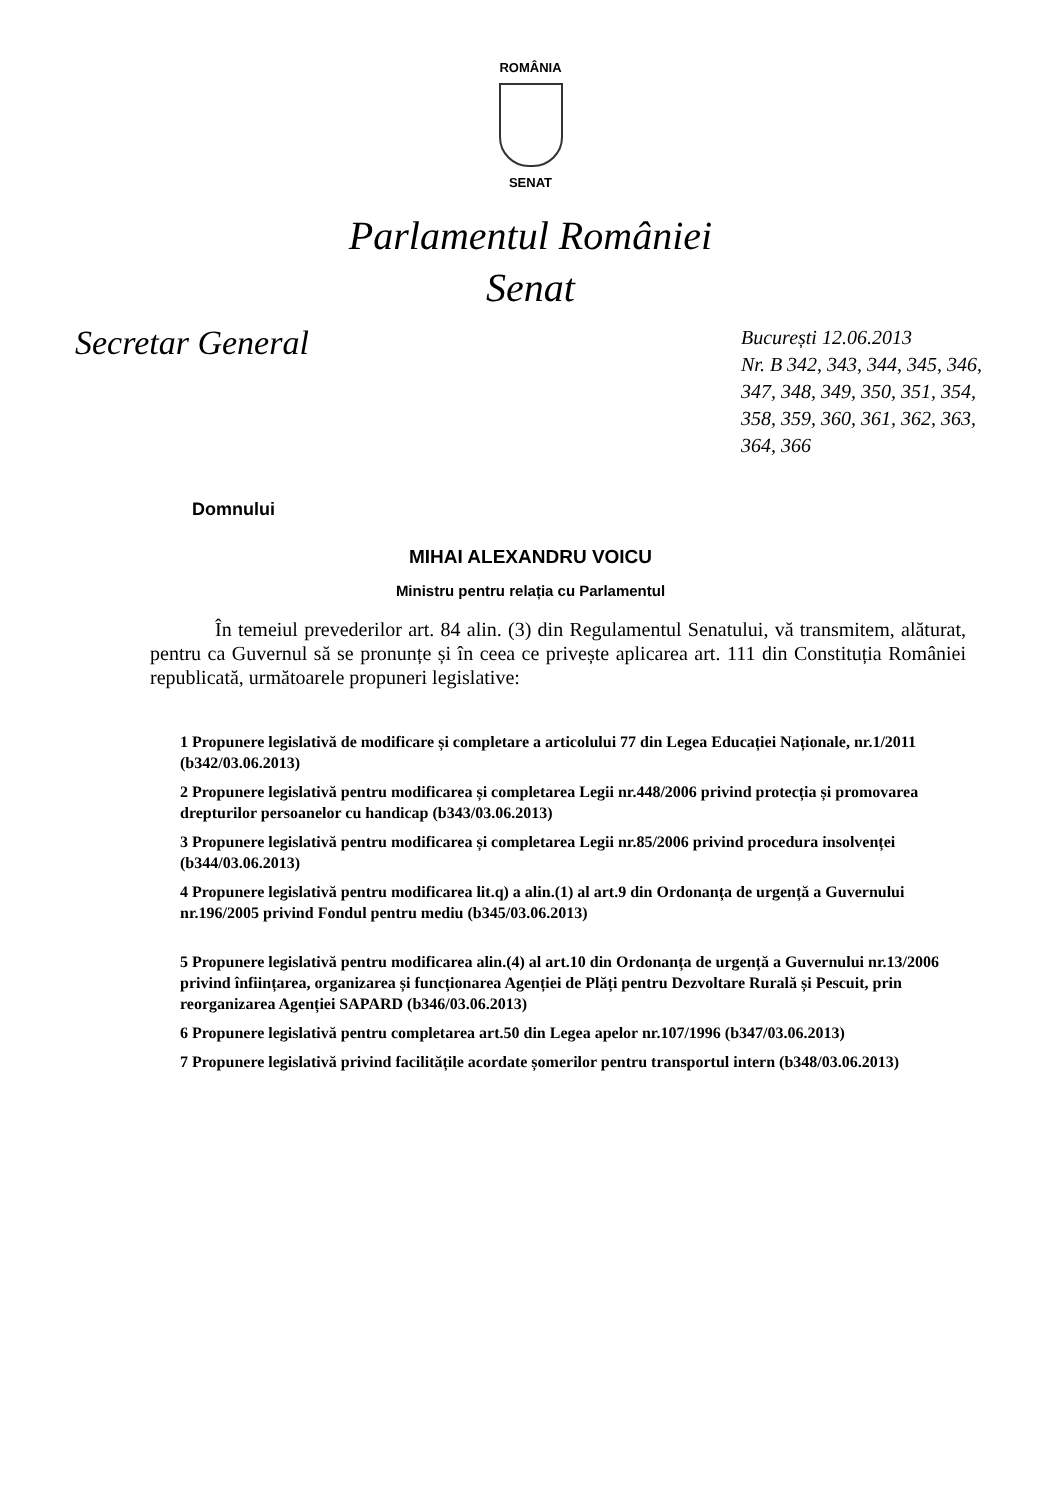ROMÂNIA
SENAT
Parlamentul României
Senat
Secretar General
București 12.06.2013
Nr. B 342, 343, 344, 345, 346, 347, 348, 349, 350, 351, 354, 358, 359, 360, 361, 362, 363, 364, 366
Domnului
MIHAI ALEXANDRU VOICU
Ministru pentru relația cu Parlamentul
În temeiul prevederilor art. 84 alin. (3) din Regulamentul Senatului, vă transmitem, alăturat, pentru ca Guvernul să se pronunțe și în ceea ce privește aplicarea art. 111 din Constituția României republicată, următoarele propuneri legislative:
1 Propunere legislativă de modificare și completare a articolului 77 din Legea Educației Naționale, nr.1/2011 (b342/03.06.2013)
2 Propunere legislativă pentru modificarea și completarea Legii nr.448/2006 privind protecția și promovarea drepturilor persoanelor cu handicap (b343/03.06.2013)
3 Propunere legislativă pentru modificarea și completarea Legii nr.85/2006 privind procedura insolvenței (b344/03.06.2013)
4 Propunere legislativă pentru modificarea lit.q) a alin.(1) al art.9 din Ordonanța de urgență a Guvernului nr.196/2005 privind Fondul pentru mediu (b345/03.06.2013)
5 Propunere legislativă pentru modificarea alin.(4) al art.10 din Ordonanța de urgență a Guvernului nr.13/2006 privind înființarea, organizarea și funcționarea Agenției de Plăți pentru Dezvoltare Rurală și Pescuit, prin reorganizarea Agenției SAPARD (b346/03.06.2013)
6 Propunere legislativă pentru completarea art.50 din Legea apelor nr.107/1996 (b347/03.06.2013)
7 Propunere legislativă privind facilitățile acordate șomerilor pentru transportul intern (b348/03.06.2013)